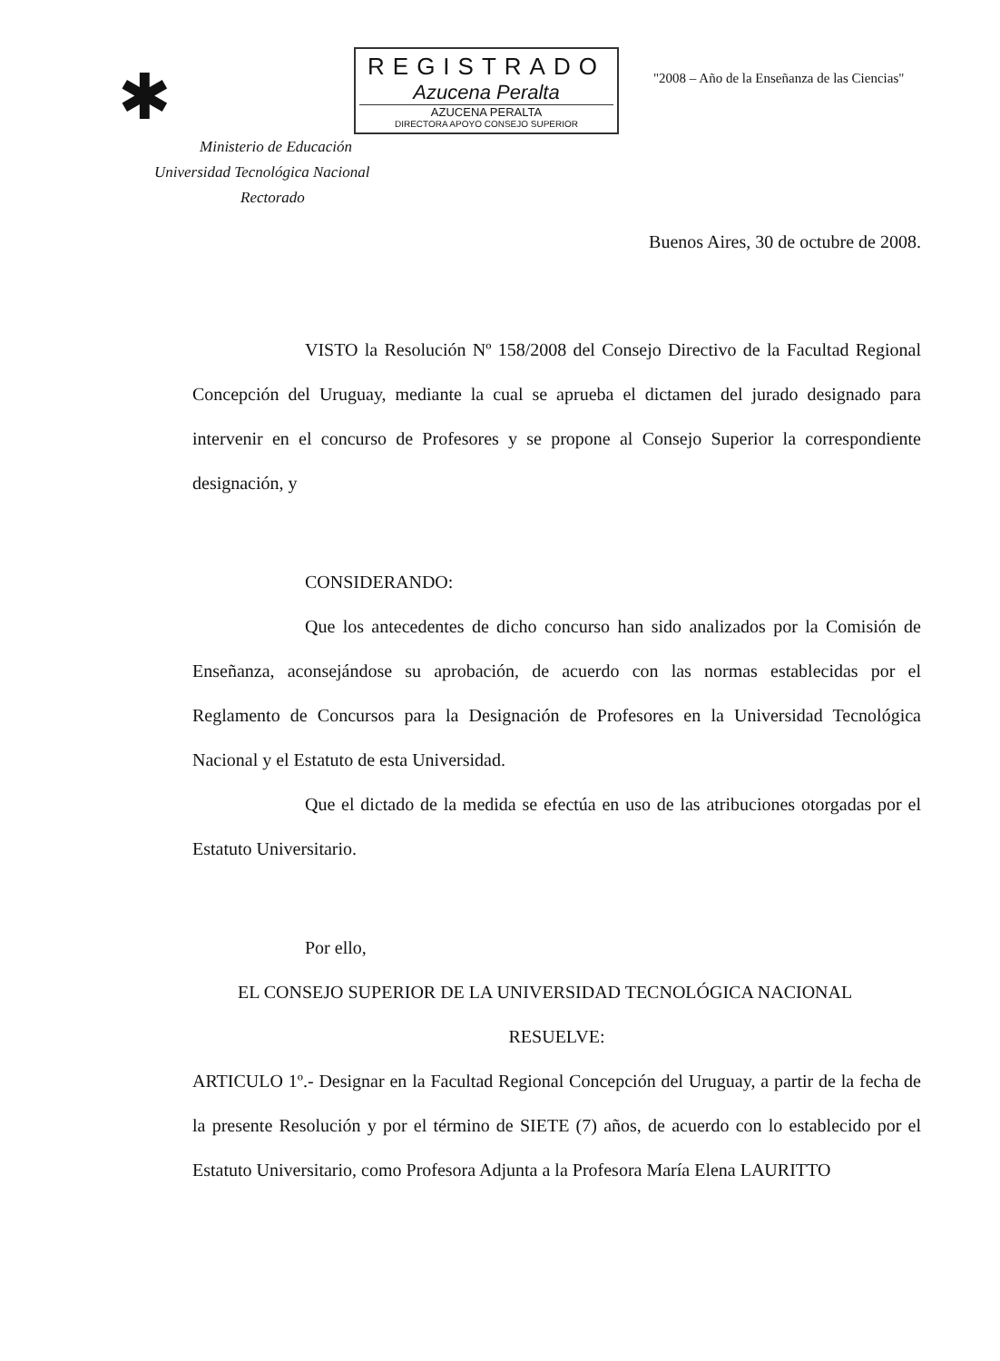✱
REGISTRADO
Azucena Peralta
AZUCENA PERALTA
DIRECTORA APOYO CONSEJO SUPERIOR
"2008 – Año de la Enseñanza de las Ciencias"
Ministerio de Educación
Universidad Tecnológica Nacional
Rectorado
Buenos Aires, 30 de octubre de 2008.
VISTO la Resolución Nº 158/2008 del Consejo Directivo de la Facultad Regional Concepción del Uruguay, mediante la cual se aprueba el dictamen del jurado designado para intervenir en el concurso de Profesores y se propone al Consejo Superior la correspondiente designación, y
CONSIDERANDO:
Que los antecedentes de dicho concurso han sido analizados por la Comisión de Enseñanza, aconsejándose su aprobación, de acuerdo con las normas establecidas por el Reglamento de Concursos para la Designación de Profesores en la Universidad Tecnológica Nacional y el Estatuto de esta Universidad.
Que el dictado de la medida se efectúa en uso de las atribuciones otorgadas por el Estatuto Universitario.
Por ello,
EL CONSEJO SUPERIOR DE LA UNIVERSIDAD TECNOLÓGICA NACIONAL
RESUELVE:
ARTICULO 1º.- Designar en la Facultad Regional Concepción del Uruguay, a partir de la fecha de la presente Resolución y por el término de SIETE (7) años, de acuerdo con lo establecido por el Estatuto Universitario, como Profesora Adjunta a la Profesora María Elena LAURITTO